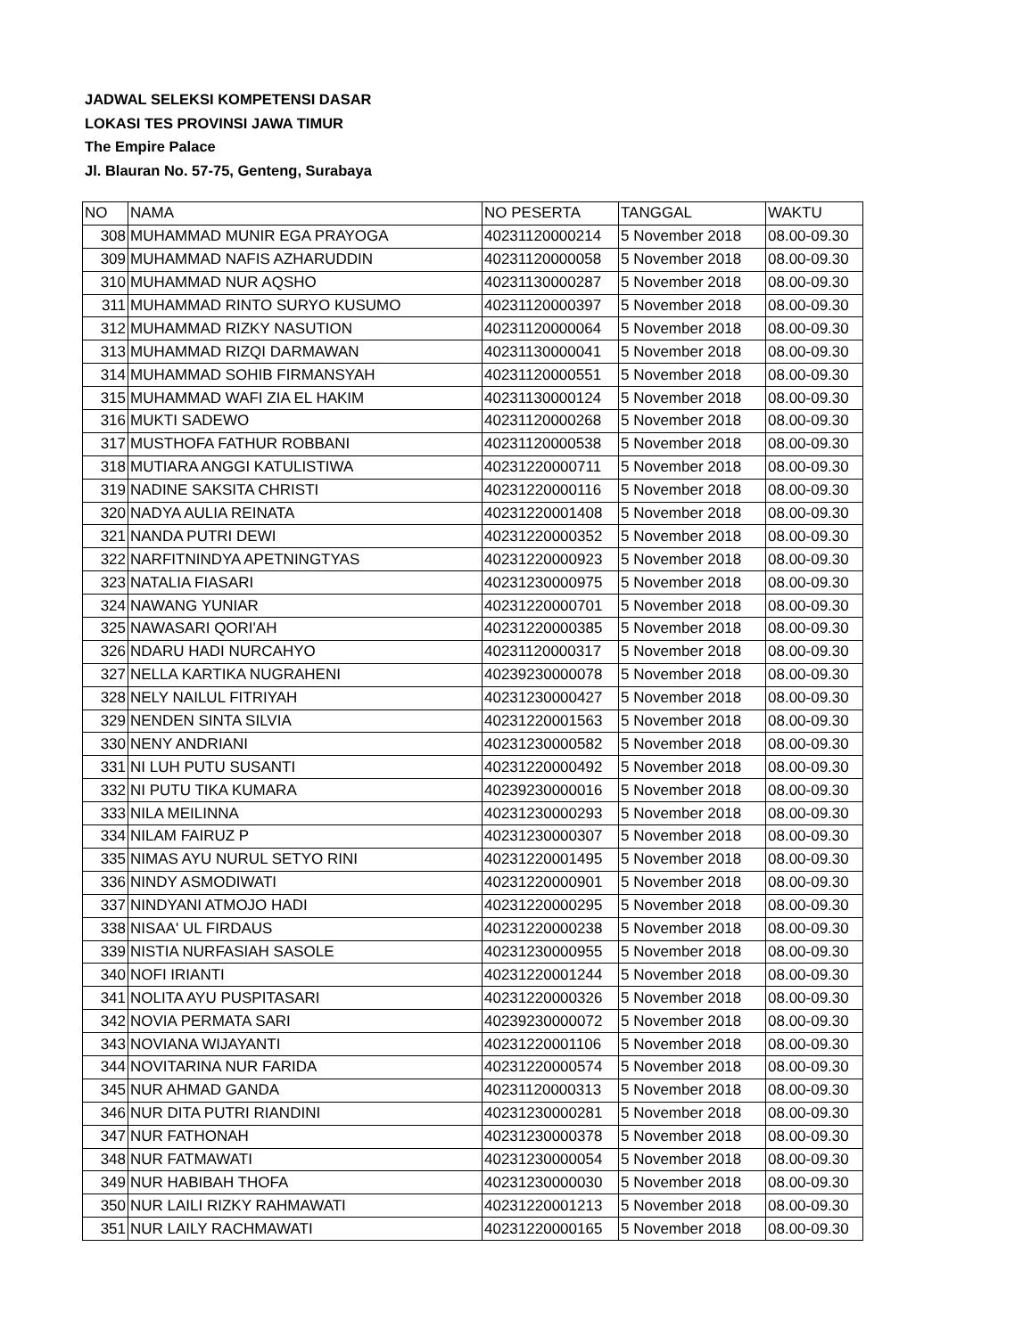JADWAL SELEKSI KOMPETENSI DASAR
LOKASI TES PROVINSI JAWA TIMUR
The Empire Palace
Jl. Blauran No. 57-75, Genteng, Surabaya
| NO | NAMA | NO PESERTA | TANGGAL | WAKTU |
| 308 | MUHAMMAD MUNIR EGA PRAYOGA | 40231120000214 | 5 November 2018 | 08.00-09.30 |
| 309 | MUHAMMAD NAFIS AZHARUDDIN | 40231120000058 | 5 November 2018 | 08.00-09.30 |
| 310 | MUHAMMAD NUR AQSHO | 40231130000287 | 5 November 2018 | 08.00-09.30 |
| 311 | MUHAMMAD RINTO SURYO KUSUMO | 40231120000397 | 5 November 2018 | 08.00-09.30 |
| 312 | MUHAMMAD RIZKY NASUTION | 40231120000064 | 5 November 2018 | 08.00-09.30 |
| 313 | MUHAMMAD RIZQI DARMAWAN | 40231130000041 | 5 November 2018 | 08.00-09.30 |
| 314 | MUHAMMAD SOHIB FIRMANSYAH | 40231120000551 | 5 November 2018 | 08.00-09.30 |
| 315 | MUHAMMAD WAFI ZIA EL HAKIM | 40231130000124 | 5 November 2018 | 08.00-09.30 |
| 316 | MUKTI SADEWO | 40231120000268 | 5 November 2018 | 08.00-09.30 |
| 317 | MUSTHOFA FATHUR ROBBANI | 40231120000538 | 5 November 2018 | 08.00-09.30 |
| 318 | MUTIARA ANGGI KATULISTIWA | 40231220000711 | 5 November 2018 | 08.00-09.30 |
| 319 | NADINE SAKSITA CHRISTI | 40231220000116 | 5 November 2018 | 08.00-09.30 |
| 320 | NADYA AULIA REINATA | 40231220001408 | 5 November 2018 | 08.00-09.30 |
| 321 | NANDA PUTRI DEWI | 40231220000352 | 5 November 2018 | 08.00-09.30 |
| 322 | NARFITNINDYA APETNINGTYAS | 40231220000923 | 5 November 2018 | 08.00-09.30 |
| 323 | NATALIA FIASARI | 40231230000975 | 5 November 2018 | 08.00-09.30 |
| 324 | NAWANG YUNIAR | 40231220000701 | 5 November 2018 | 08.00-09.30 |
| 325 | NAWASARI QORI'AH | 40231220000385 | 5 November 2018 | 08.00-09.30 |
| 326 | NDARU HADI NURCAHYO | 40231120000317 | 5 November 2018 | 08.00-09.30 |
| 327 | NELLA KARTIKA NUGRAHENI | 40239230000078 | 5 November 2018 | 08.00-09.30 |
| 328 | NELY NAILUL FITRIYAH | 40231230000427 | 5 November 2018 | 08.00-09.30 |
| 329 | NENDEN SINTA SILVIA | 40231220001563 | 5 November 2018 | 08.00-09.30 |
| 330 | NENY ANDRIANI | 40231230000582 | 5 November 2018 | 08.00-09.30 |
| 331 | NI LUH PUTU SUSANTI | 40231220000492 | 5 November 2018 | 08.00-09.30 |
| 332 | NI PUTU TIKA KUMARA | 40239230000016 | 5 November 2018 | 08.00-09.30 |
| 333 | NILA MEILINNA | 40231230000293 | 5 November 2018 | 08.00-09.30 |
| 334 | NILAM FAIRUZ P | 40231230000307 | 5 November 2018 | 08.00-09.30 |
| 335 | NIMAS AYU NURUL SETYO RINI | 40231220001495 | 5 November 2018 | 08.00-09.30 |
| 336 | NINDY ASMODIWATI | 40231220000901 | 5 November 2018 | 08.00-09.30 |
| 337 | NINDYANI ATMOJO HADI | 40231220000295 | 5 November 2018 | 08.00-09.30 |
| 338 | NISAA' UL FIRDAUS | 40231220000238 | 5 November 2018 | 08.00-09.30 |
| 339 | NISTIA NURFASIAH SASOLE | 40231230000955 | 5 November 2018 | 08.00-09.30 |
| 340 | NOFI IRIANTI | 40231220001244 | 5 November 2018 | 08.00-09.30 |
| 341 | NOLITA AYU PUSPITASARI | 40231220000326 | 5 November 2018 | 08.00-09.30 |
| 342 | NOVIA PERMATA SARI | 40239230000072 | 5 November 2018 | 08.00-09.30 |
| 343 | NOVIANA WIJAYANTI | 40231220001106 | 5 November 2018 | 08.00-09.30 |
| 344 | NOVITARINA NUR FARIDA | 40231220000574 | 5 November 2018 | 08.00-09.30 |
| 345 | NUR AHMAD GANDA | 40231120000313 | 5 November 2018 | 08.00-09.30 |
| 346 | NUR DITA PUTRI RIANDINI | 40231230000281 | 5 November 2018 | 08.00-09.30 |
| 347 | NUR FATHONAH | 40231230000378 | 5 November 2018 | 08.00-09.30 |
| 348 | NUR FATMAWATI | 40231230000054 | 5 November 2018 | 08.00-09.30 |
| 349 | NUR HABIBAH THOFA | 40231230000030 | 5 November 2018 | 08.00-09.30 |
| 350 | NUR LAILI RIZKY RAHMAWATI | 40231220001213 | 5 November 2018 | 08.00-09.30 |
| 351 | NUR LAILY RACHMAWATI | 40231220000165 | 5 November 2018 | 08.00-09.30 |